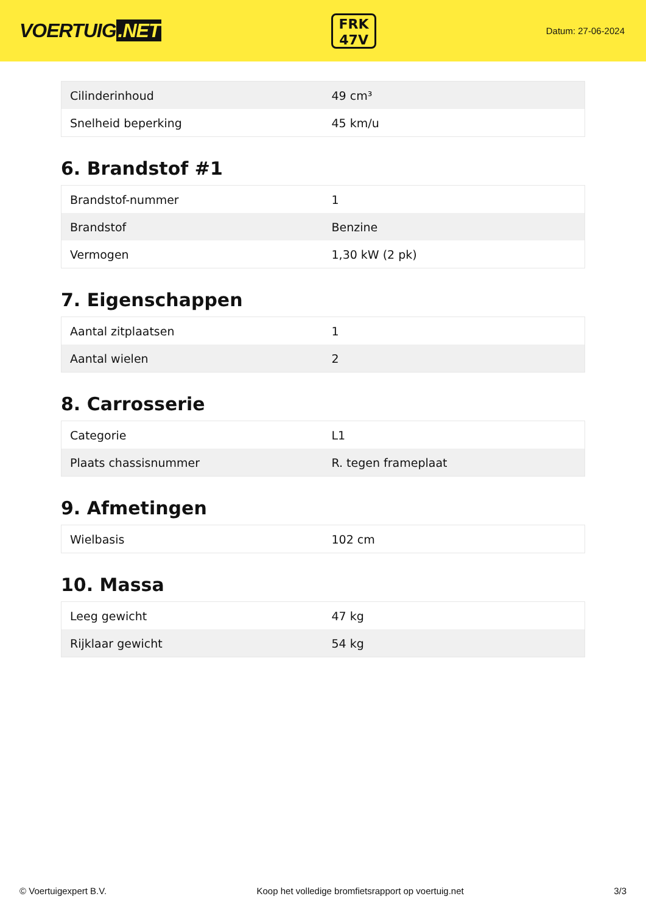VOERTUIG.NET
FRK
47V
Datum: 27-06-2024
| Cilinderinhoud | 49 cm³ |
| Snelheid beperking | 45 km/u |
6. Brandstof #1
| Brandstof-nummer | 1 |
| Brandstof | Benzine |
| Vermogen | 1,30 kW (2 pk) |
7. Eigenschappen
| Aantal zitplaatsen | 1 |
| Aantal wielen | 2 |
8. Carrosserie
| Categorie | L1 |
| Plaats chassisnummer | R. tegen frameplaat |
9. Afmetingen
| Wielbasis | 102 cm |
10. Massa
| Leeg gewicht | 47 kg |
| Rijklaar gewicht | 54 kg |
© Voertuigexpert B.V. Koop het volledige bromfietsrapport op voertuig.net 3/3